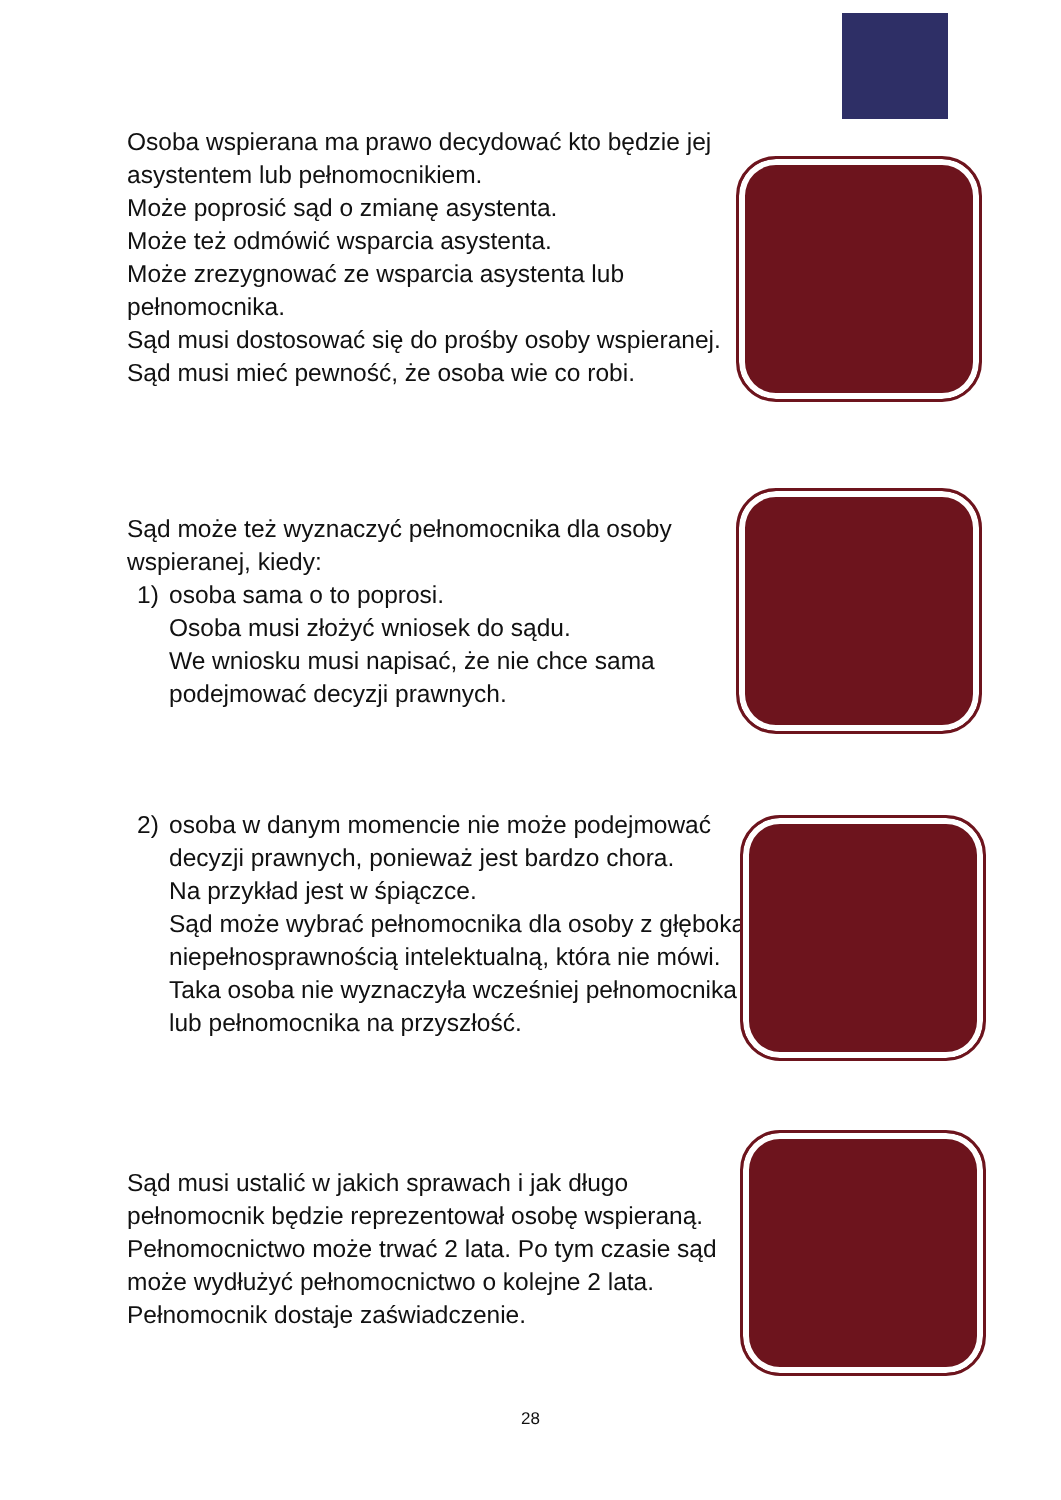Osoba wspierana ma prawo decydować kto będzie jej asystentem lub pełnomocnikiem.
Może poprosić sąd o zmianę asystenta.
Może też odmówić wsparcia asystenta.
Może zrezygnować ze wsparcia asystenta lub pełnomocnika.
Sąd musi dostosować się do prośby osoby wspieranej.
Sąd musi mieć pewność, że osoba wie co robi.
Sąd może też wyznaczyć pełnomocnika dla osoby wspieranej, kiedy:
1) osoba sama o to poprosi.
Osoba musi złożyć wniosek do sądu.
We wniosku musi napisać, że nie chce sama podejmować decyzji prawnych.
2) osoba w danym momencie nie może podejmować decyzji prawnych, ponieważ jest bardzo chora.
Na przykład jest w śpiączce.
Sąd może wybrać pełnomocnika dla osoby z głęboką niepełnosprawnością intelektualną, która nie mówi.
Taka osoba nie wyznaczyła wcześniej pełnomocnika lub pełnomocnika na przyszłość.
Sąd musi ustalić w jakich sprawach i jak długo pełnomocnik będzie reprezentował osobę wspieraną. Pełnomocnictwo może trwać 2 lata. Po tym czasie sąd może wydłużyć pełnomocnictwo o kolejne 2 lata.
Pełnomocnik dostaje zaświadczenie.
28